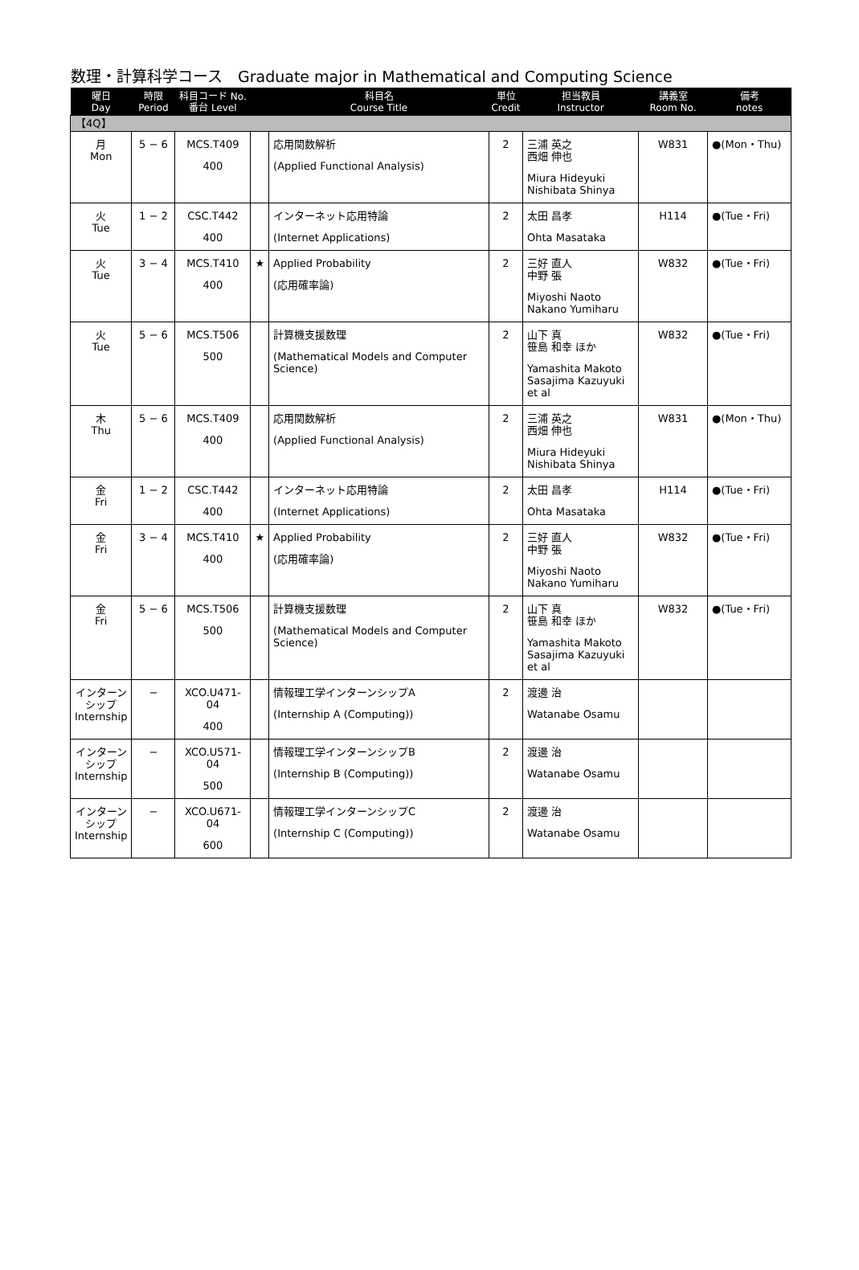数理・計算科学コース　Graduate major in Mathematical and Computing Science
| 曜日 Day | 時限 Period | 科目コード No. 番台 Level | | 科目名 Course Title | 単位 Credit | 担当教員 Instructor | 講義室 Room No. | 備考 notes |
| --- | --- | --- | --- | --- | --- | --- | --- | --- |
| 【4Q】 | | | | | | | | |
| 月 Mon | 5 − 6 | MCS.T409 400 | | 応用関数解析 (Applied Functional Analysis) | 2 | 三浦 英之 西畑 伸也 Miura Hideyuki Nishibata Shinya | W831 | ●(Mon・Thu) |
| 火 Tue | 1 − 2 | CSC.T442 400 | | インターネット応用特論 (Internet Applications) | 2 | 太田 昌孝 Ohta Masataka | H114 | ●(Tue・Fri) |
| 火 Tue | 3 − 4 | MCS.T410 400 | ★ | Applied Probability (応用確率論) | 2 | 三好 直人 中野 張 Miyoshi Naoto Nakano Yumiharu | W832 | ●(Tue・Fri) |
| 火 Tue | 5 − 6 | MCS.T506 500 | | 計算機支援数理 (Mathematical Models and Computer Science) | 2 | 山下 真 笹島 和幸 ほか Yamashita Makoto Sasajima Kazuyuki et al | W832 | ●(Tue・Fri) |
| 木 Thu | 5 − 6 | MCS.T409 400 | | 応用関数解析 (Applied Functional Analysis) | 2 | 三浦 英之 西畑 伸也 Miura Hideyuki Nishibata Shinya | W831 | ●(Mon・Thu) |
| 金 Fri | 1 − 2 | CSC.T442 400 | | インターネット応用特論 (Internet Applications) | 2 | 太田 昌孝 Ohta Masataka | H114 | ●(Tue・Fri) |
| 金 Fri | 3 − 4 | MCS.T410 400 | ★ | Applied Probability (応用確率論) | 2 | 三好 直人 中野 張 Miyoshi Naoto Nakano Yumiharu | W832 | ●(Tue・Fri) |
| 金 Fri | 5 − 6 | MCS.T506 500 | | 計算機支援数理 (Mathematical Models and Computer Science) | 2 | 山下 真 笹島 和幸 ほか Yamashita Makoto Sasajima Kazuyuki et al | W832 | ●(Tue・Fri) |
| インターン シップ Internship | − | XCO.U471-04 400 | | 情報理工学インターンシップA (Internship A (Computing)) | 2 | 渡邊 治 Watanabe Osamu | | |
| インターン シップ Internship | − | XCO.U571-04 500 | | 情報理工学インターンシップB (Internship B (Computing)) | 2 | 渡邊 治 Watanabe Osamu | | |
| インターン シップ Internship | − | XCO.U671-04 600 | | 情報理工学インターンシップC (Internship C (Computing)) | 2 | 渡邊 治 Watanabe Osamu | | |